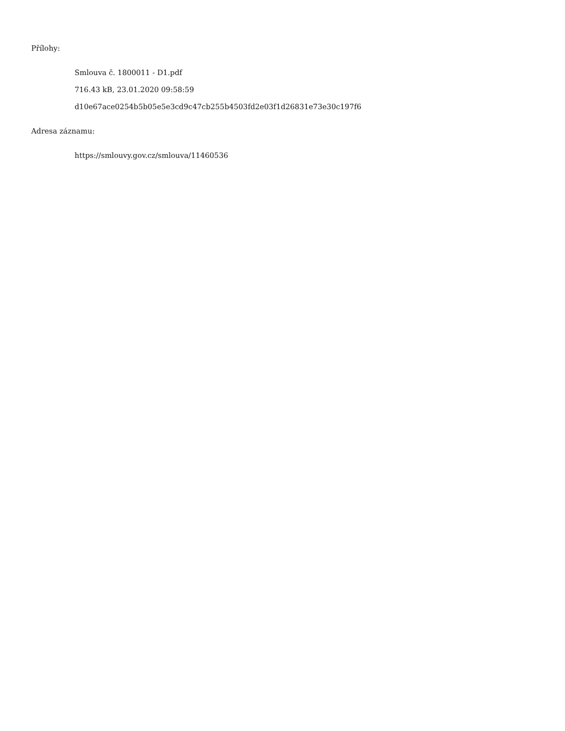Přílohy:
Smlouva č. 1800011 - D1.pdf
716.43 kB, 23.01.2020 09:58:59
d10e67ace0254b5b05e5e3cd9c47cb255b4503fd2e03f1d26831e73e30c197f6
Adresa záznamu:
https://smlouvy.gov.cz/smlouva/11460536